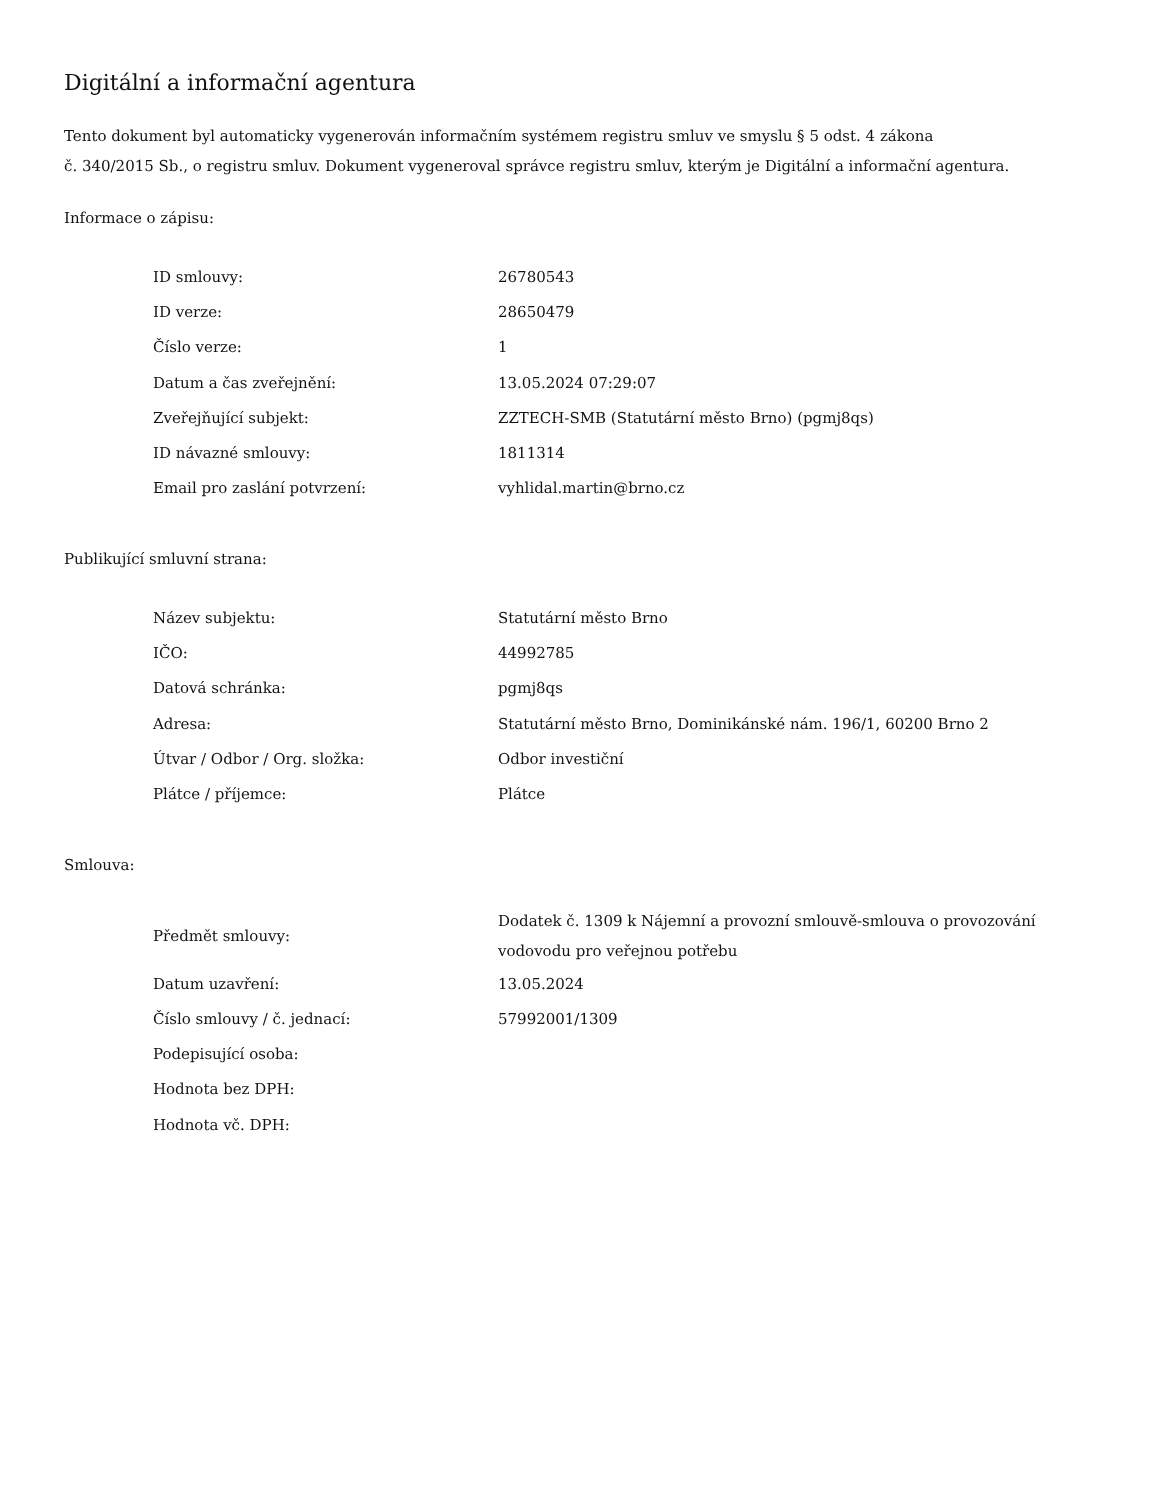Digitální a informační agentura
Tento dokument byl automaticky vygenerován informačním systémem registru smluv ve smyslu § 5 odst. 4 zákona
č. 340/2015 Sb., o registru smluv. Dokument vygeneroval správce registru smluv, kterým je Digitální a informační agentura.
Informace o zápisu:
| ID smlouvy: | 26780543 |
| ID verze: | 28650479 |
| Číslo verze: | 1 |
| Datum a čas zveřejnění: | 13.05.2024 07:29:07 |
| Zveřejňující subjekt: | ZZTECH-SMB (Statutární město Brno) (pgmj8qs) |
| ID návazné smlouvy: | 1811314 |
| Email pro zaslání potvrzení: | vyhlidal.martin@brno.cz |
Publikující smluvní strana:
| Název subjektu: | Statutární město Brno |
| IČO: | 44992785 |
| Datová schránka: | pgmj8qs |
| Adresa: | Statutární město Brno, Dominikánské nám. 196/1, 60200 Brno 2 |
| Útvar / Odbor / Org. složka: | Odbor investiční |
| Plátce / příjemce: | Plátce |
Smlouva:
| Předmět smlouvy: | Dodatek č. 1309 k Nájemní a provozní smlouvě-smlouva o provozování vodovodu pro veřejnou potřebu |
| Datum uzavření: | 13.05.2024 |
| Číslo smlouvy / č. jednací: | 57992001/1309 |
| Podepisující osoba: | |
| Hodnota bez DPH: | |
| Hodnota vč. DPH: | |